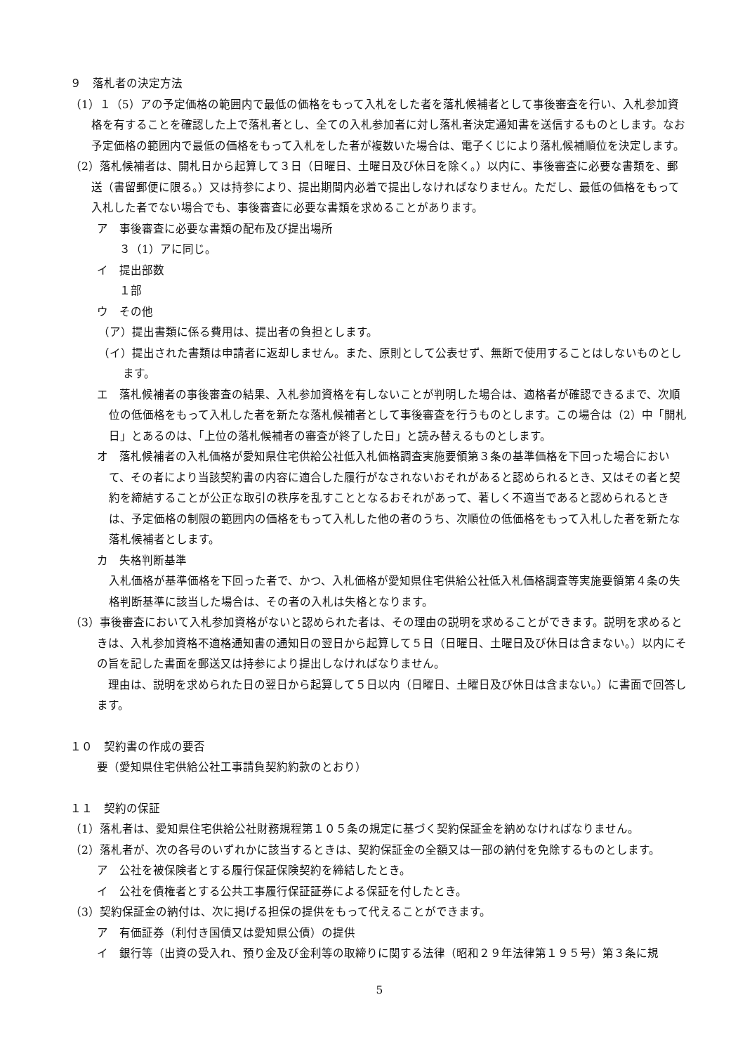９　落札者の決定方法
（1）１（5）アの予定価格の範囲内で最低の価格をもって入札をした者を落札候補者として事後審査を行い、入札参加資格を有することを確認した上で落札者とし、全ての入札参加者に対し落札者決定通知書を送信するものとします。なお予定価格の範囲内で最低の価格をもって入札をした者が複数いた場合は、電子くじにより落札候補順位を決定します。
（2）落札候補者は、開札日から起算して３日（日曜日、土曜日及び休日を除く。）以内に、事後審査に必要な書類を、郵送（書留郵便に限る。）又は持参により、提出期間内必着で提出しなければなりません。ただし、最低の価格をもって入札した者でない場合でも、事後審査に必要な書類を求めることがあります。
ア　事後審査に必要な書類の配布及び提出場所
３（1）アに同じ。
イ　提出部数
１部
ウ　その他
（ア）提出書類に係る費用は、提出者の負担とします。
（イ）提出された書類は申請者に返却しません。また、原則として公表せず、無断で使用することはしないものとします。
エ　落札候補者の事後審査の結果、入札参加資格を有しないことが判明した場合は、適格者が確認できるまで、次順位の低価格をもって入札した者を新たな落札候補者として事後審査を行うものとします。この場合は（2）中「開札日」とあるのは、「上位の落札候補者の審査が終了した日」と読み替えるものとします。
オ　落札候補者の入札価格が愛知県住宅供給公社低入札価格調査実施要領第３条の基準価格を下回った場合において、その者により当該契約書の内容に適合した履行がなされないおそれがあると認められるとき、又はその者と契約を締結することが公正な取引の秩序を乱すこととなるおそれがあって、著しく不適当であると認められるときは、予定価格の制限の範囲内の価格をもって入札した他の者のうち、次順位の低価格をもって入札した者を新たな落札候補者とします。
カ　失格判断基準
入札価格が基準価格を下回った者で、かつ、入札価格が愛知県住宅供給公社低入札価格調査等実施要領第４条の失格判断基準に該当した場合は、その者の入札は失格となります。
（3）事後審査において入札参加資格がないと認められた者は、その理由の説明を求めることができます。説明を求めるときは、入札参加資格不適格通知書の通知日の翌日から起算して５日（日曜日、土曜日及び休日は含まない。）以内にその旨を記した書面を郵送又は持参により提出しなければなりません。
理由は、説明を求められた日の翌日から起算して５日以内（日曜日、土曜日及び休日は含まない。）に書面で回答します。
１０　契約書の作成の要否
要（愛知県住宅供給公社工事請負契約約款のとおり）
１１　契約の保証
（1）落札者は、愛知県住宅供給公社財務規程第１０５条の規定に基づく契約保証金を納めなければなりません。
（2）落札者が、次の各号のいずれかに該当するときは、契約保証金の全額又は一部の納付を免除するものとします。
ア　公社を被保険者とする履行保証保険契約を締結したとき。
イ　公社を債権者とする公共工事履行保証証券による保証を付したとき。
（3）契約保証金の納付は、次に掲げる担保の提供をもって代えることができます。
ア　有価証券（利付き国債又は愛知県公債）の提供
イ　銀行等（出資の受入れ、預り金及び金利等の取締りに関する法律（昭和２９年法律第１９５号）第３条に規
5